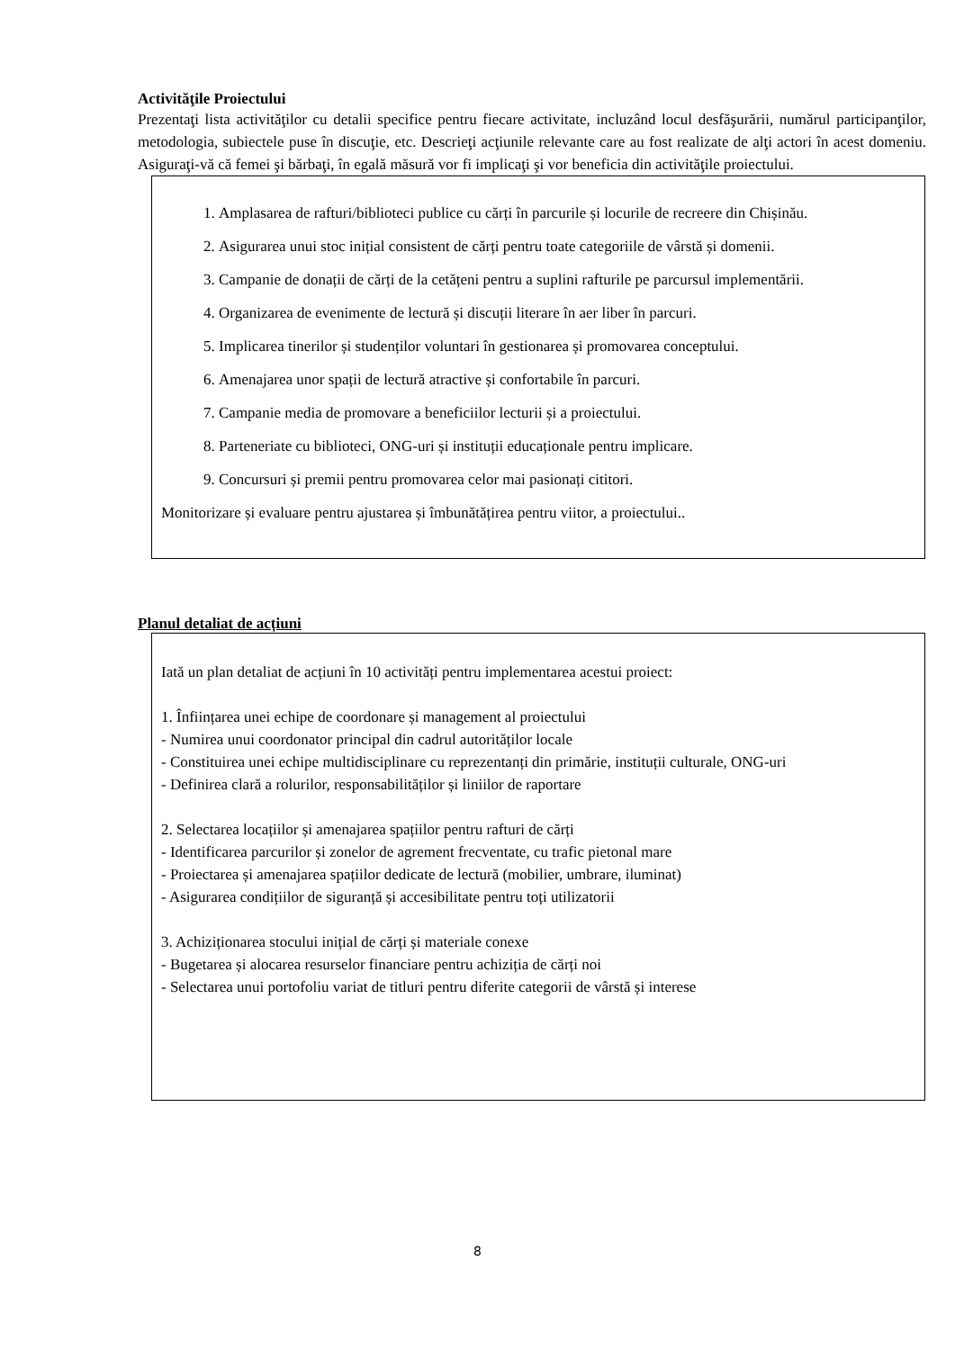Activităţile Proiectului
Prezentaţi lista activităţilor cu detalii specifice pentru fiecare activitate, incluzând locul desfăşurării, numărul participanţilor, metodologia, subiectele puse în discuţie, etc. Descrieţi acţiunile relevante care au fost realizate de alţi actori în acest domeniu. Asiguraţi-vă că femei şi bărbaţi, în egală măsură vor fi implicaţi şi vor beneficia din activităţile proiectului.
1. Amplasarea de rafturi/biblioteci publice cu cărți în parcurile și locurile de recreere din Chișinău.
2. Asigurarea unui stoc inițial consistent de cărți pentru toate categoriile de vârstă și domenii.
3. Campanie de donații de cărți de la cetățeni pentru a suplini rafturile pe parcursul implementării.
4. Organizarea de evenimente de lectură și discuții literare în aer liber în parcuri.
5. Implicarea tinerilor și studenților voluntari în gestionarea și promovarea conceptului.
6. Amenajarea unor spații de lectură atractive și confortabile în parcuri.
7. Campanie media de promovare a beneficiilor lecturii și a proiectului.
8. Parteneriate cu biblioteci, ONG-uri și instituții educaționale pentru implicare.
9. Concursuri și premii pentru promovarea celor mai pasionați cititori.
Monitorizare și evaluare pentru ajustarea și îmbunătățirea pentru viitor, a proiectului..
Planul detaliat de acțiuni
Iată un plan detaliat de acțiuni în 10 activități pentru implementarea acestui proiect:
1. Înființarea unei echipe de coordonare și management al proiectului
- Numirea unui coordonator principal din cadrul autorităților locale
- Constituirea unei echipe multidisciplinare cu reprezentanți din primărie, instituții culturale, ONG-uri
- Definirea clară a rolurilor, responsabilităților și liniilor de raportare
2. Selectarea locațiilor și amenajarea spațiilor pentru rafturi de cărți
- Identificarea parcurilor și zonelor de agrement frecventate, cu trafic pietonal mare
- Proiectarea și amenajarea spațiilor dedicate de lectură (mobilier, umbrare, iluminat)
- Asigurarea condițiilor de siguranță și accesibilitate pentru toți utilizatorii
3. Achiziționarea stocului inițial de cărți și materiale conexe
- Bugetarea și alocarea resurselor financiare pentru achiziția de cărți noi
- Selectarea unui portofoliu variat de titluri pentru diferite categorii de vârstă și interese
8